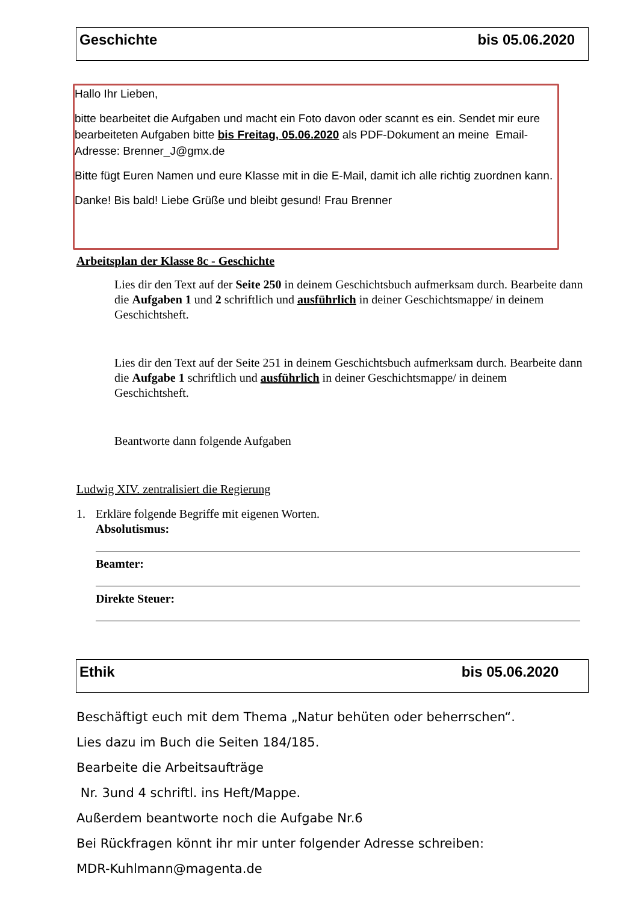Geschichte bis 05.06.2020
Hallo Ihr Lieben,
bitte bearbeitet die Aufgaben und macht ein Foto davon oder scannt es ein. Sendet mir eure bearbeiteten Aufgaben bitte bis Freitag, 05.06.2020 als PDF-Dokument an meine Email-Adresse: Brenner_J@gmx.de
Bitte fügt Euren Namen und eure Klasse mit in die E-Mail, damit ich alle richtig zuordnen kann.
Danke! Bis bald! Liebe Grüße und bleibt gesund! Frau Brenner
Arbeitsplan der Klasse 8c - Geschichte
Lies dir den Text auf der Seite 250 in deinem Geschichtsbuch aufmerksam durch. Bearbeite dann die Aufgaben 1 und 2 schriftlich und ausführlich in deiner Geschichtsmappe/ in deinem Geschichtsheft.
Lies dir den Text auf der Seite 251 in deinem Geschichtsbuch aufmerksam durch. Bearbeite dann die Aufgabe 1 schriftlich und ausführlich in deiner Geschichtsmappe/ in deinem Geschichtsheft.
Beantworte dann folgende Aufgaben
Ludwig XIV. zentralisiert die Regierung
1. Erkläre folgende Begriffe mit eigenen Worten.
Absolutismus:
Beamter:
Direkte Steuer:
Ethik bis 05.06.2020
Beschäftigt euch mit dem Thema „Natur behüten oder beherrschen“.
Lies dazu im Buch die Seiten 184/185.
Bearbeite die Arbeitsaufträge
Nr. 3und 4 schriftl. ins Heft/Mappe.
Außerdem beantworte noch die Aufgabe Nr.6
Bei Rückfragen könnt ihr mir unter folgender Adresse schreiben:
MDR-Kuhlmann@magenta.de